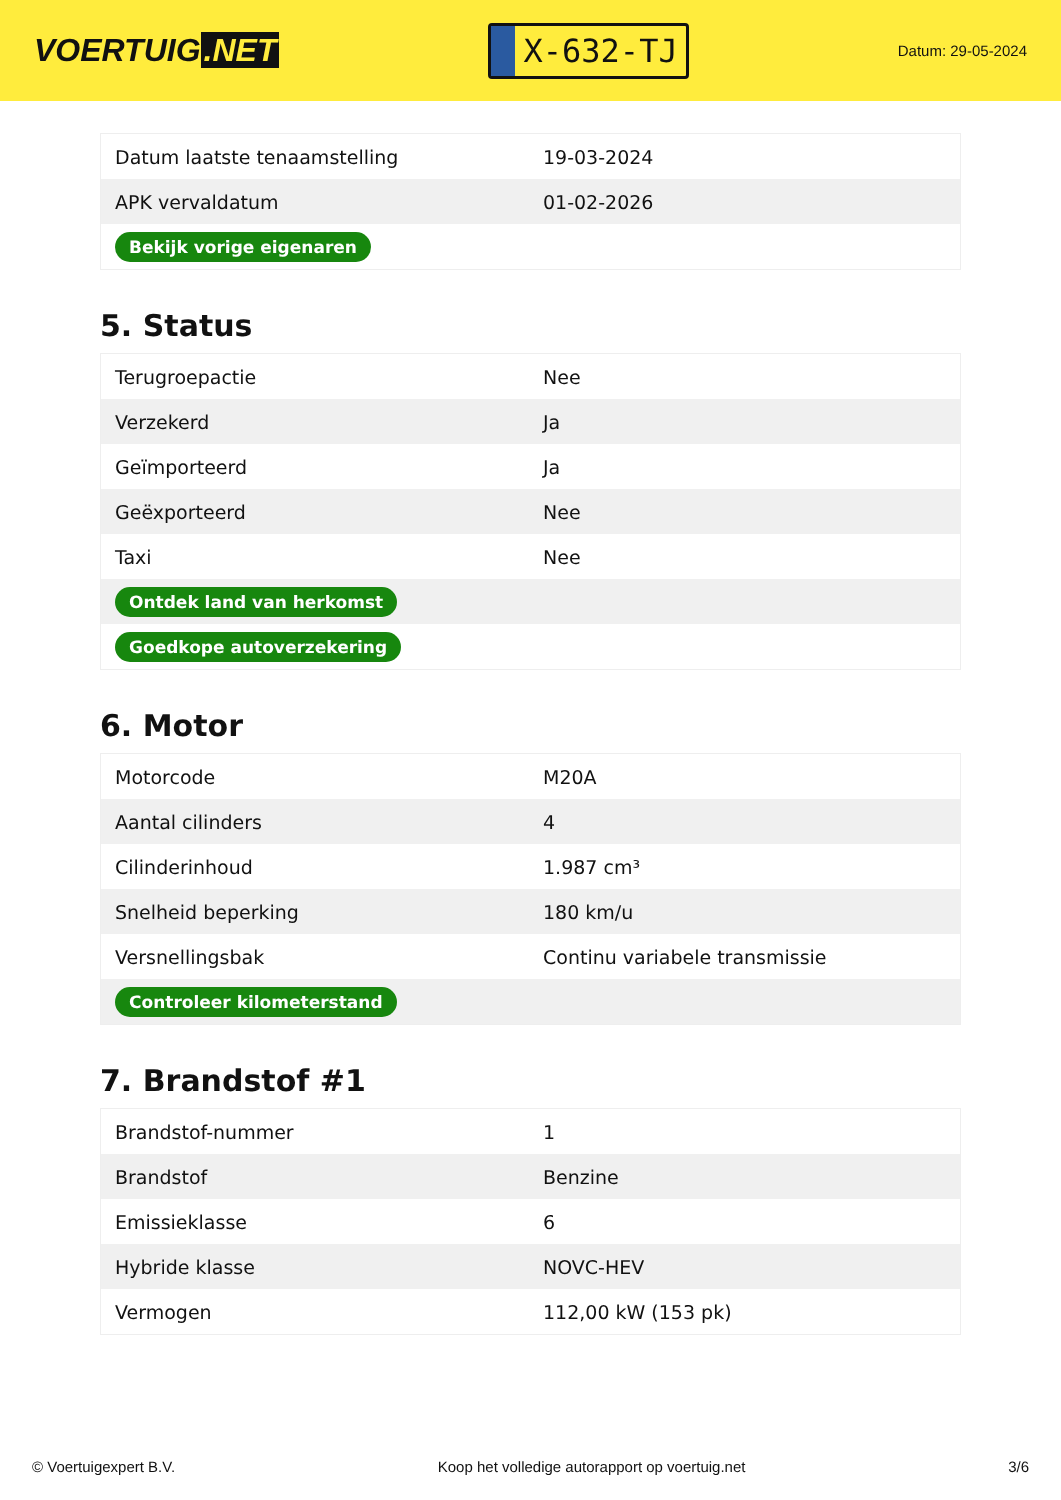VOERTUIG.NET
X-632-TJ
Datum: 29-05-2024
| Datum laatste tenaamstelling | 19-03-2024 |
| APK vervaldatum | 01-02-2026 |
| Bekijk vorige eigenaren | |
5. Status
| Terugroepactie | Nee |
| Verzekerd | Ja |
| Geïmporteerd | Ja |
| Geëxporteerd | Nee |
| Taxi | Nee |
| Ontdek land van herkomst | |
| Goedkope autoverzekering | |
6. Motor
| Motorcode | M20A |
| Aantal cilinders | 4 |
| Cilinderinhoud | 1.987 cm³ |
| Snelheid beperking | 180 km/u |
| Versnellingsbak | Continu variabele transmissie |
| Controleer kilometerstand | |
7. Brandstof #1
| Brandstof-nummer | 1 |
| Brandstof | Benzine |
| Emissieklasse | 6 |
| Hybride klasse | NOVC-HEV |
| Vermogen | 112,00 kW (153 pk) |
© Voertuigexpert B.V. Koop het volledige autorapport op voertuig.net 3/6